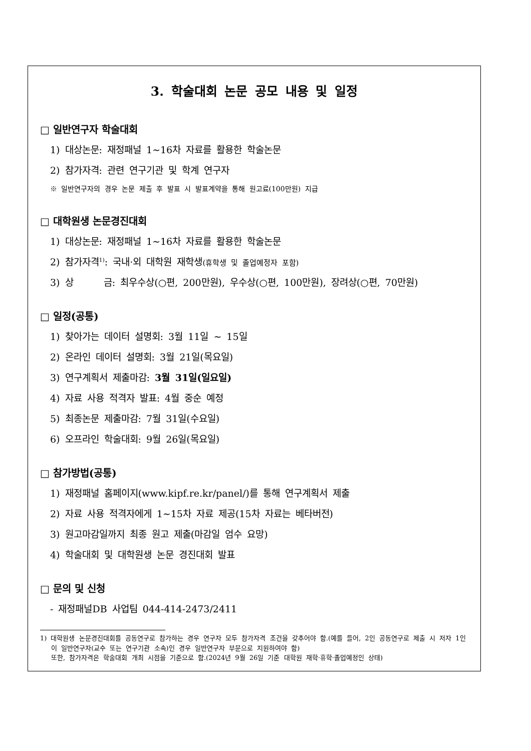3. 학술대회 논문 공모 내용 및 일정
□ 일반연구자 학술대회
1) 대상논문: 재정패널 1~16차 자료를 활용한 학술논문
2) 참가자격: 관련 연구기관 및 학계 연구자
※ 일반연구자의 경우 논문 제출 후 발표 시 발표계약을 통해 원고료(100만원) 지급
□ 대학원생 논문경진대회
1) 대상논문: 재정패널 1~16차 자료를 활용한 학술논문
2) 참가자격<sup>1)</sup>: 국내·외 대학원 재학생(휴학생 및 졸업예정자 포함)
3) 상 금: 최우수상(○편, 200만원), 우수상(○편, 100만원), 장려상(○편, 70만원)
□ 일정(공통)
1) 찾아가는 데이터 설명회: 3월 11일 ~ 15일
2) 온라인 데이터 설명회: 3월 21일(목요일)
3) 연구계획서 제출마감: 3월 31일(일요일)
4) 자료 사용 적격자 발표: 4월 중순 예정
5) 최종논문 제출마감: 7월 31일(수요일)
6) 오프라인 학술대회: 9월 26일(목요일)
□ 참가방법(공통)
1) 재정패널 홈페이지(www.kipf.re.kr/panel/)를 통해 연구계획서 제출
2) 자료 사용 적격자에게 1~15차 자료 제공(15차 자료는 베타버전)
3) 원고마감일까지 최종 원고 제출(마감일 엄수 요망)
4) 학술대회 및 대학원생 논문 경진대회 발표
□ 문의 및 신청
- 재정패널DB 사업팀 044-414-2473/2411
1) 대학원생 논문경진대회를 공동연구로 참가하는 경우 연구자 모두 참가자격 조건을 갖추어야 함.(예를 들어, 2인 공동연구로 제출 시 저자 1인이 일반연구자(교수 또는 연구기관 소속)인 경우 일반연구자 부문으로 지원하여야 함)
또한, 참가자격은 학술대회 개최 시점을 기준으로 함.(2024년 9월 26일 기준 대학원 재학·휴학·졸업예정인 상태)